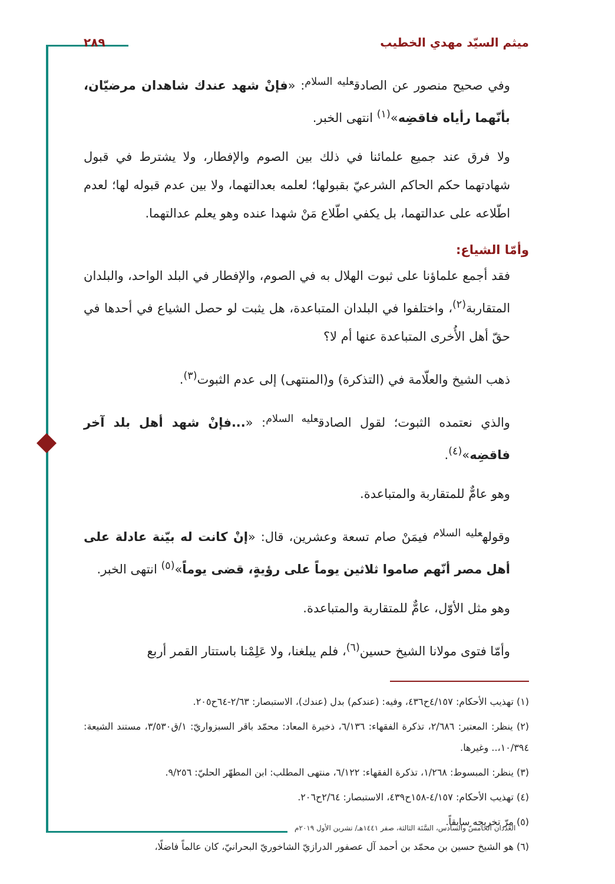ميثم السيّد مهدي الخطيب ٢٨٩
وفي صحيح منصور عن الصادق<sup>عليه السلام</sup>: «فإنْ شهد عندك شاهدان مرضيّان، بأنّهما رأياه فاقضِه»<sup>(١)</sup> انتهى الخبر.
ولا فرق عند جميع علمائنا في ذلك بين الصوم والإفطار، ولا يشترط في قبول شهادتهما حكم الحاكم الشرعيّ بقبولها؛ لعلمه بعدالتهما، ولا بين عدم قبوله لها؛ لعدم اطّلاعه على عدالتهما، بل يكفي اطّلاع مَنْ شهدا عنده وهو يعلم عدالتهما.
وأمّا الشياع:
فقد أجمع علماؤنا على ثبوت الهلال به في الصوم، والإفطار في البلد الواحد، والبلدان المتقاربة<sup>(٢)</sup>، واختلفوا في البلدان المتباعدة، هل يثبت لو حصل الشياع في أحدها في حقّ أهل الأُخرى المتباعدة عنها أم لا؟
ذهب الشيخ والعلّامة في (التذكرة) و(المنتهى) إلى عدم الثبوت<sup>(٣)</sup>.
والذي نعتمده الثبوت؛ لقول الصادق<sup>عليه السلام</sup>: «...فإنْ شهد أهل بلد آخر فاقضِه»<sup>(٤)</sup>.
وهو عامٌّ للمتقاربة والمتباعدة.
وقوله<sup>عليه السلام</sup> فيمَنْ صام تسعة وعشرين، قال: «إنْ كانت له بيّنة عادلة على أهل مصر أنّهم صاموا ثلاثين يوماً على رؤيةٍ، قضى يوماً»<sup>(٥)</sup> انتهى الخبر.
وهو مثل الأوّل، عامٌّ للمتقاربة والمتباعدة.
وأمّا فتوى مولانا الشيخ حسين<sup>(٦)</sup>، فلم يبلغنا، ولا عَلِمْنا باستتار القمر أربع
(١) تهذيب الأحكام: ٤/١٥٧ح٤٣٦، وفيه: (عندكم) بدل (عندك)، الاستبصار: ٢/٦٣-٦٤ح٢٠٥.
(٢) ينظر: المعتبر: ٢/٦٨٦، تذكرة الفقهاء: ٦/١٣٦، ذخيرة المعاد: محمّد باقر السبزواريّ: ١/ق٣/٥٣٠، مستند الشيعة: ١٠/٣٩٤،.. وغيرها.
(٣) ينظر: المبسوط: ١/٢٦٨، تذكرة الفقهاء: ٦/١٢٢، منتهى المطلب: ابن المطهّر الحليّ: ٩/٢٥٦.
(٤) تهذيب الأحكام: ٤/١٥٧-١٥٨ح٤٣٩، الاستبصار: ٢/٦٤ح٢٠٦.
(٥) مرّ تخريجه سابقاً.
(٦) هو الشيخ حسين بن محمّد بن أحمد آل عصفور الدرازيّ الشاخوريّ البحرانيّ، كان عالماً فاضلًا،
العَدَدان الخامسّ والسادس، السَّنَة الثالثة، صفر ١٤٤١هـ/ تشرين الأول ٢٠١٩م